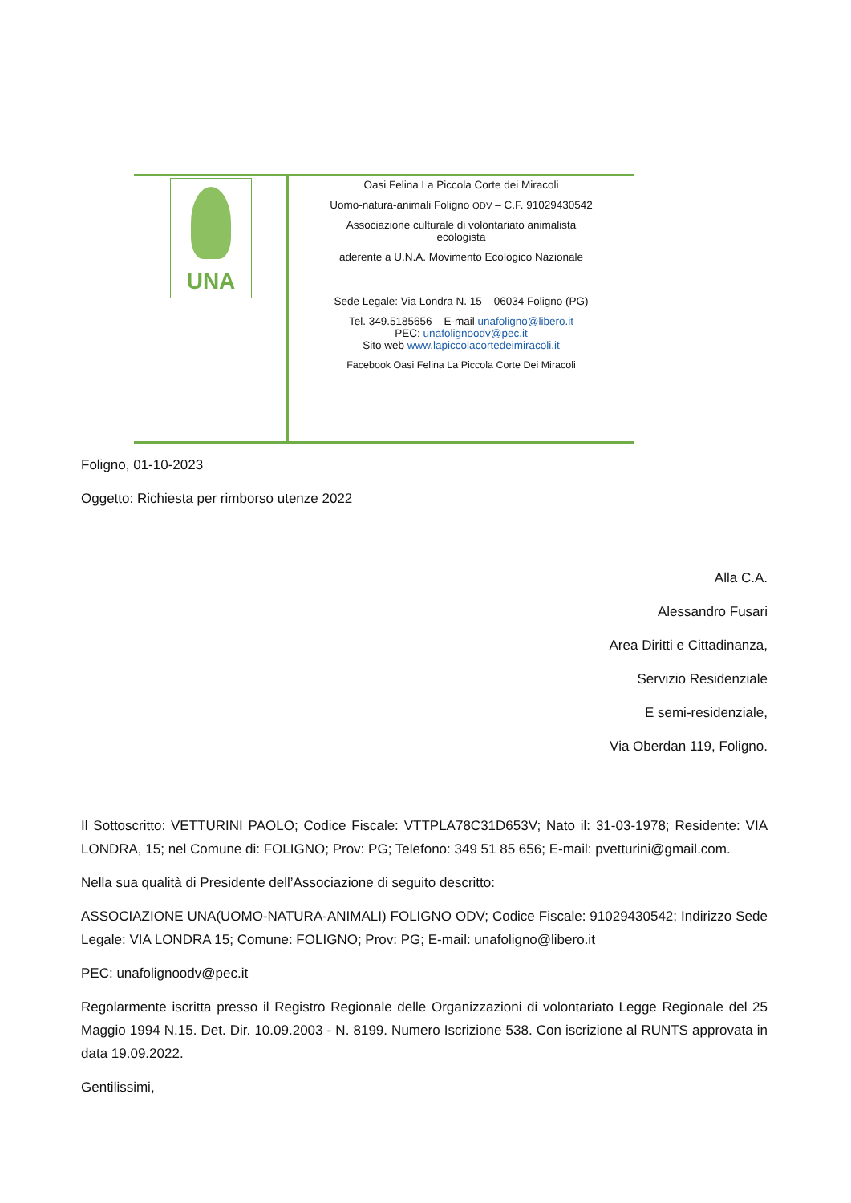UNA
Oasi Felina La Piccola Corte dei Miracoli
Uomo-natura-animali Foligno ODV – C.F. 91029430542
Associazione culturale di volontariato animalista
ecologista
aderente a U.N.A. Movimento Ecologico Nazionale
Sede Legale: Via Londra N. 15 – 06034 Foligno (PG)
Tel. 349.5185656 – E-mail unafoligno@libero.it
PEC: unafolignoodv@pec.it
Sito web www.lapiccolacortedeimiracoli.it
Facebook Oasi Felina La Piccola Corte Dei Miracoli
Foligno, 01-10-2023
Oggetto: Richiesta per rimborso utenze 2022
Alla C.A.
Alessandro Fusari
Area Diritti e Cittadinanza,
Servizio Residenziale
E semi-residenziale,
Via Oberdan 119, Foligno.
Il Sottoscritto: VETTURINI PAOLO; Codice Fiscale: VTTPLA78C31D653V; Nato il: 31-03-1978; Residente: VIA LONDRA, 15; nel Comune di: FOLIGNO; Prov: PG; Telefono: 349 51 85 656; E-mail: pvetturini@gmail.com.
Nella sua qualità di Presidente dell’Associazione di seguito descritto:
ASSOCIAZIONE UNA(UOMO-NATURA-ANIMALI) FOLIGNO ODV; Codice Fiscale: 91029430542; Indirizzo Sede Legale: VIA LONDRA 15; Comune: FOLIGNO; Prov: PG; E-mail: unafoligno@libero.it
PEC: unafolignoodv@pec.it
Regolarmente iscritta presso il Registro Regionale delle Organizzazioni di volontariato Legge Regionale del 25 Maggio 1994 N.15. Det. Dir. 10.09.2003 - N. 8199. Numero Iscrizione 538. Con iscrizione al RUNTS approvata in data 19.09.2022.
Gentilissimi,